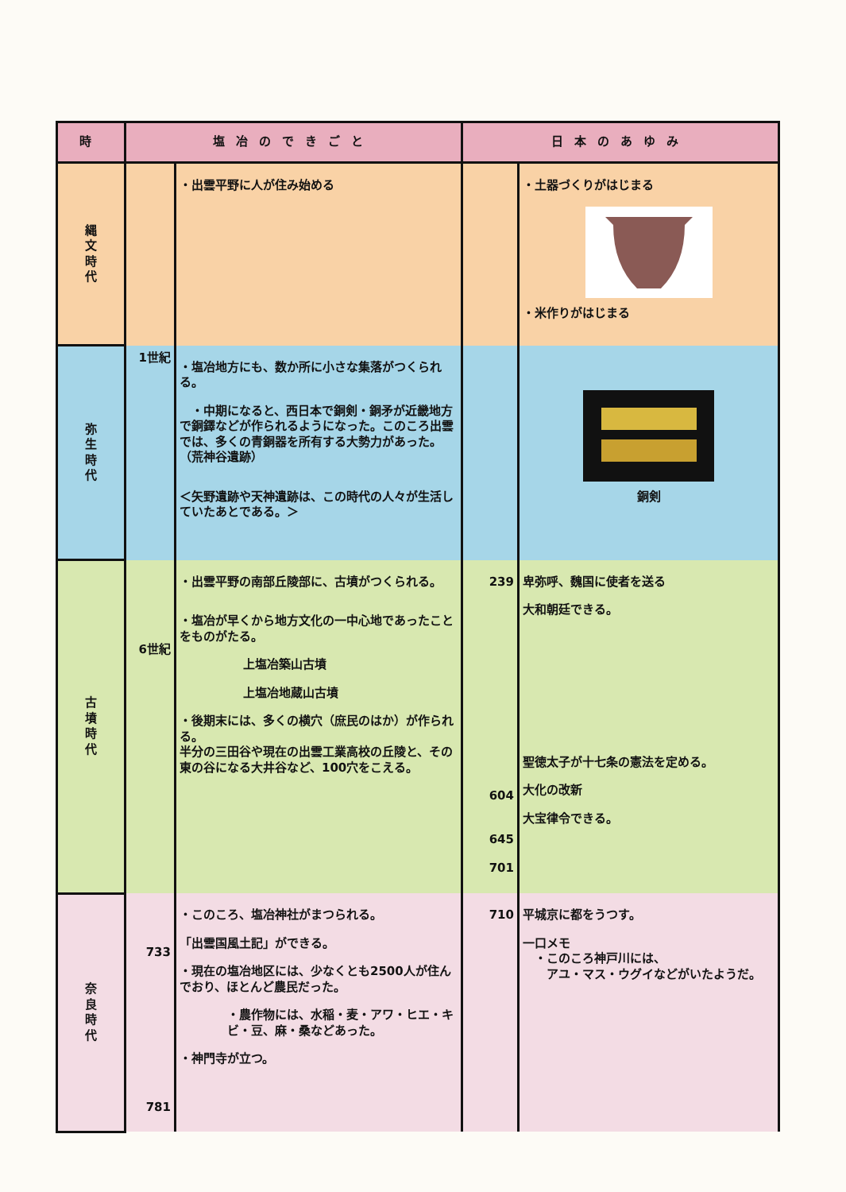| 時 | 塩冶のできごと | | 日本のあゆみ | |
| --- | --- | --- | --- | --- |
| 縄 文 時 代 | | ・出雲平野に人が住み始める | | ・土器づくりがはじまる ・米作りがはじまる |
| 弥 生 時 代 | 1世紀 | ・塩冶地方にも、数か所に小さな集落がつくられる。 ・中期になると、西日本で銅剣・銅矛が近畿地方で銅鐸などが作られるようになった。このころ出雲では、多くの青銅器を所有する大勢力があった。（荒神谷遺跡） ＜矢野遺跡や天神遺跡は、この時代の人々が生活していたあとである。＞ | | 銅剣 |
| 古 墳 時 代 | 6世紀 | ・出雲平野の南部丘陵部に、古墳がつくられる。 ・塩冶が早くから地方文化の一中心地であったことをものがたる。 上塩冶築山古墳 上塩冶地蔵山古墳 ・後期末には、多くの横穴（庶民のはか）が作られる。 半分の三田谷や現在の出雲工業高校の丘陵と、その東の谷になる大井谷など、100穴をこえる。 | 239 604 645 701 | 卑弥呼、魏国に使者を送る 大和朝廷できる。 聖徳太子が十七条の憲法を定める。 大化の改新 大宝律令できる。 |
| 奈 良 時 代 | 733 781 | ・このころ、塩冶神社がまつられる。 「出雲国風土記」ができる。 ・現在の塩冶地区には、少なくとも2500人が住んでおり、ほとんど農民だった。 ・農作物には、水稲・麦・アワ・ヒエ・キビ・豆、麻・桑などあった。 ・神門寺が立つ。 | 710 | 平城京に都をうつす。 一口メモ ・このころ神戸川には、 アユ・マス・ウグイなどがいたようだ。 |